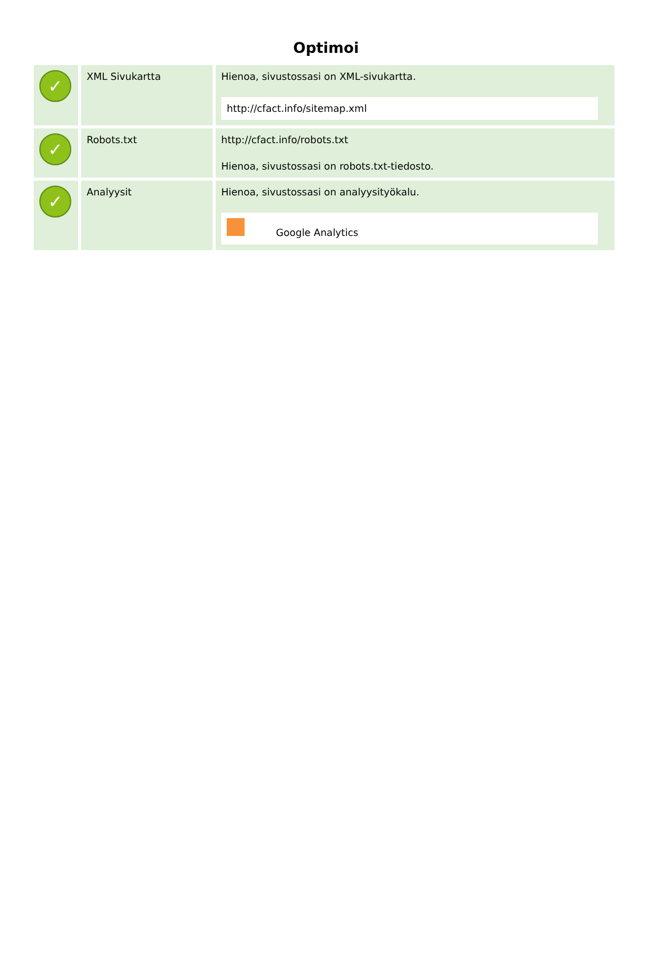Optimoi
| ✓ | XML Sivukartta | Hienoa, sivustossasi on XML-sivukartta. http://cfact.info/sitemap.xml |
| ✓ | Robots.txt | http://cfact.info/robots.txt Hienoa, sivustossasi on robots.txt-tiedosto. |
| ✓ | Analyysit | Hienoa, sivustossasi on analyysityökalu. Google Analytics |